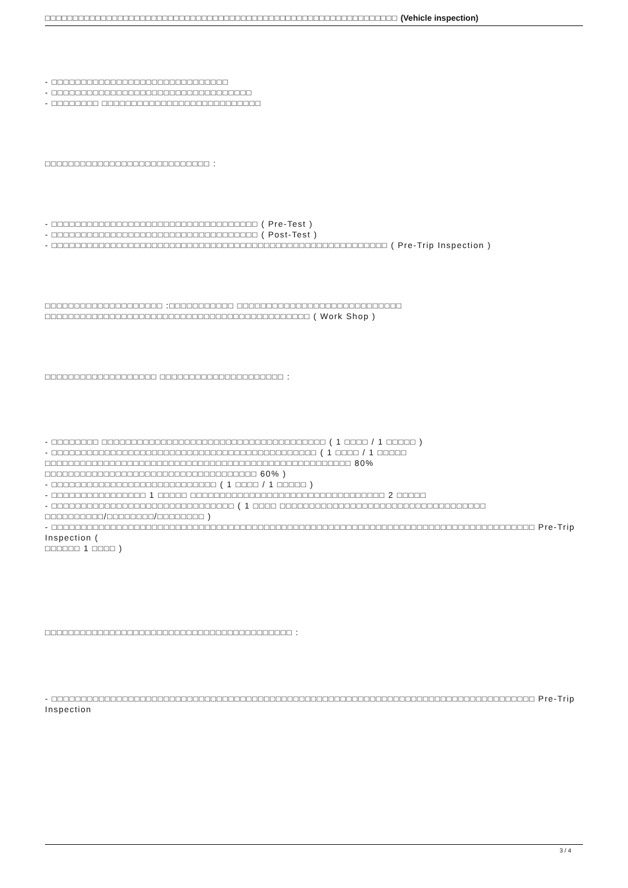□□□□□□□□□□□□□□□□□□□□□□□□□□□□□□□□□□□□□□□□□□□□□□□□□□□□□□□□□□□□□□□ (Vehicle inspection)
- □□□□□□□□□□□□□□□□□□□□□□□□□□□□□□
- □□□□□□□□□□□□□□□□□□□□□□□□□□□□□□□□□□
- □□□□□□□□ □□□□□□□□□□□□□□□□□□□□□□□□□□□
□□□□□□□□□□□□□□□□□□□□□□□□□□□□ :
- □□□□□□□□□□□□□□□□□□□□□□□□□□□□□□□□□□□ ( Pre-Test )
- □□□□□□□□□□□□□□□□□□□□□□□□□□□□□□□□□□□ ( Post-Test )
- □□□□□□□□□□□□□□□□□□□□□□□□□□□□□□□□□□□□□□□□□□□□□□□□□□□□□□□□□ ( Pre-Trip Inspection )
□□□□□□□□□□□□□□□□□□□□ :□□□□□□□□□□□ □□□□□□□□□□□□□□□□□□□□□□□□□□□□
□□□□□□□□□□□□□□□□□□□□□□□□□□□□□□□□□□□□□□□□□□□□□ ( Work Shop )
□□□□□□□□□□□□□□□□□□□ □□□□□□□□□□□□□□□□□□□□□ :
- □□□□□□□□ □□□□□□□□□□□□□□□□□□□□□□□□□□□□□□□□□□□□□□ ( 1 □□□□ / 1 □□□□□ )
- □□□□□□□□□□□□□□□□□□□□□□□□□□□□□□□□□□□□□□□□□□□□□ ( 1 □□□□ / 1 □□□□□
□□□□□□□□□□□□□□□□□□□□□□□□□□□□□□□□□□□□□□□□□□□□□□□□□□□□ 80% □□□□□□□□□□□□□□□□□□□□□□□□□□□□□□□□□□□□ 60% )
- □□□□□□□□□□□□□□□□□□□□□□□□□□□□ ( 1 □□□□ / 1 □□□□□ )
- □□□□□□□□□□□□□□□□ 1 □□□□□ □□□□□□□□□□□□□□□□□□□□□□□□□□□□□□□□□ 2 □□□□□
- □□□□□□□□□□□□□□□□□□□□□□□□□□□□□□□ ( 1 □□□□ □□□□□□□□□□□□□□□□□□□□□□□□□□□□□□□□□□□
□□□□□□□□□□/□□□□□□□□/□□□□□□□□ )
- □□□□□□□□□□□□□□□□□□□□□□□□□□□□□□□□□□□□□□□□□□□□□□□□□□□□□□□□□□□□□□□□□□□□□□□□□□□□□□□□□□ Pre-Trip Inspection (
□□□□□□ 1 □□□□ )
□□□□□□□□□□□□□□□□□□□□□□□□□□□□□□□□□□□□□□□□□□ :
- □□□□□□□□□□□□□□□□□□□□□□□□□□□□□□□□□□□□□□□□□□□□□□□□□□□□□□□□□□□□□□□□□□□□□□□□□□□□□□□□□□ Pre-Trip Inspection
3 / 4